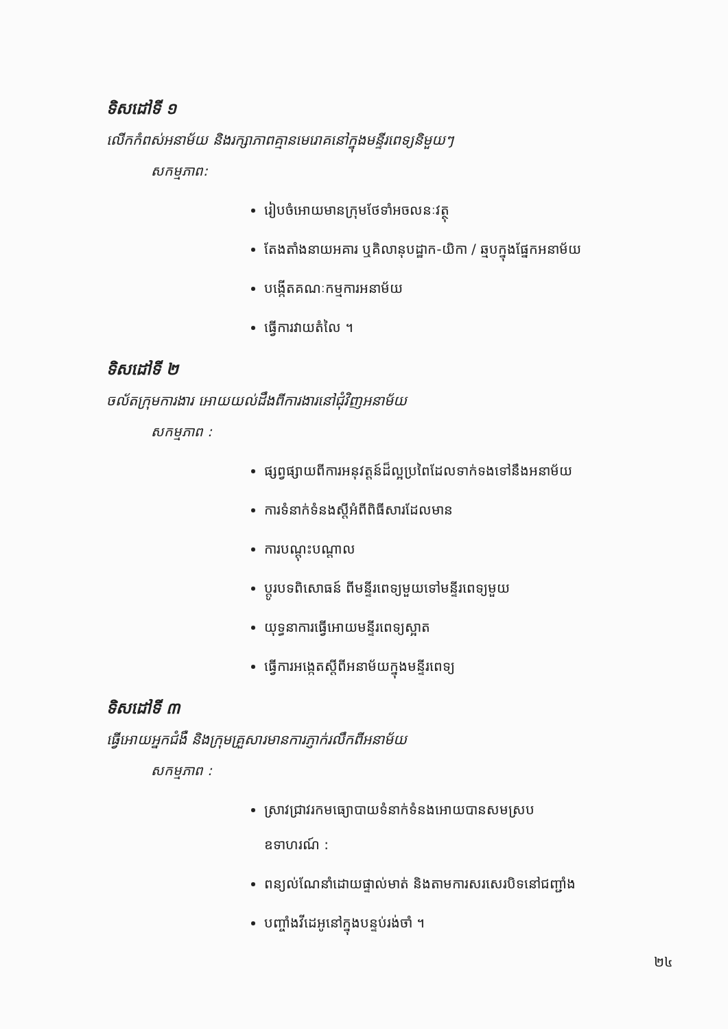ទិសដៅទី ១
លើកកំពស់អនាម័យ និងរក្សាភាពគ្មានមេរោគនៅក្នុងមន្ទីរពេទ្យនិមួយៗ
សកម្មភាព:
រៀបចំអោយមានក្រុមថែទាំអចលនៈវត្ថុ
តែងតាំងនាយអគារ ឬគិលានុបដ្ឋាក-យិកា / ឆ្មបក្នុងផ្នែកអនាម័យ
បង្កើតគណៈកម្មការអនាម័យ
ធ្វើការវាយតំលៃ ។
ទិសដៅទី ២
ចល័តក្រុមការងារ អោយយល់ដឹងពីការងារនៅជុំវិញអនាម័យ
សកម្មភាព :
ផ្សព្វផ្សាយពីការអនុវត្តន៍ដ៏ល្អប្រពៃដែលទាក់ទងទៅនឹងអនាម័យ
ការទំនាក់ទំនងស្តីអំពីពិធីសារដែលមាន
ការបណ្តុះបណ្តាល
ប្តូរបទពិសោធន៍ ពីមន្ទីរពេទ្យមួយទៅមន្ទីរពេទ្យមួយ
យុទ្ធនាការធ្វើអោយមន្ទីរពេទ្យស្អាត
ធ្វើការអង្កេតស្តីពីអនាម័យក្នុងមន្ទីរពេទ្យ
ទិសដៅទី ៣
ធ្វើអោយអ្នកជំងឺ និងក្រុមគ្រួសារមានការភ្ញាក់រលឹកពីអនាម័យ
សកម្មភាព :
ស្រាវជ្រាវរកមធ្យោបាយទំនាក់ទំនងអោយបានសមស្រប
ឧទាហរណ៍ :
ពន្យល់ណែនាំដោយផ្ទាល់មាត់ និងតាមការសរសេរបិទនៅជញ្ជាំង
បញ្ចាំងវីដេអូនៅក្នុងបន្ទប់រង់ចាំ ។
២៤